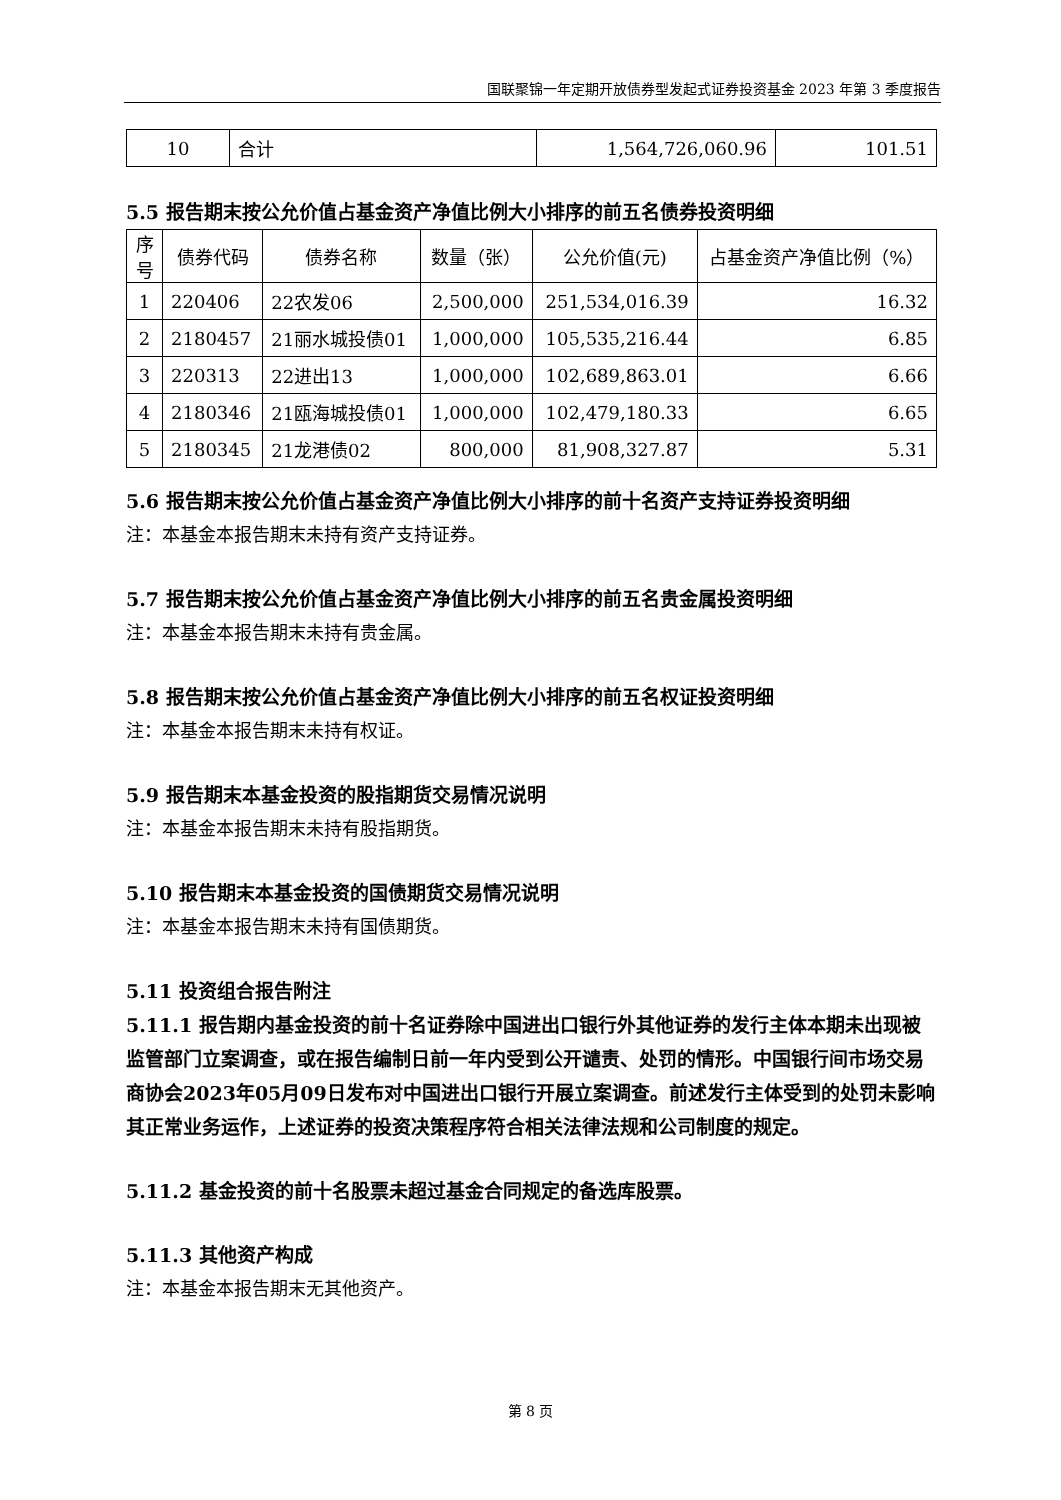国联聚锦一年定期开放债券型发起式证券投资基金 2023 年第 3 季度报告
| 10 | 合计 | 1,564,726,060.96 | 101.51 |
5.5 报告期末按公允价值占基金资产净值比例大小排序的前五名债券投资明细
| 序 号 | 债券代码 | 债券名称 | 数量（张） | 公允价值(元) | 占基金资产净值比例（%） |
| --- | --- | --- | --- | --- | --- |
| 1 | 220406 | 22农发06 | 2,500,000 | 251,534,016.39 | 16.32 |
| 2 | 2180457 | 21丽水城投债01 | 1,000,000 | 105,535,216.44 | 6.85 |
| 3 | 220313 | 22进出13 | 1,000,000 | 102,689,863.01 | 6.66 |
| 4 | 2180346 | 21瓯海城投债01 | 1,000,000 | 102,479,180.33 | 6.65 |
| 5 | 2180345 | 21龙港债02 | 800,000 | 81,908,327.87 | 5.31 |
5.6 报告期末按公允价值占基金资产净值比例大小排序的前十名资产支持证券投资明细
注：本基金本报告期末未持有资产支持证券。
5.7 报告期末按公允价值占基金资产净值比例大小排序的前五名贵金属投资明细
注：本基金本报告期末未持有贵金属。
5.8 报告期末按公允价值占基金资产净值比例大小排序的前五名权证投资明细
注：本基金本报告期末未持有权证。
5.9 报告期末本基金投资的股指期货交易情况说明
注：本基金本报告期末未持有股指期货。
5.10 报告期末本基金投资的国债期货交易情况说明
注：本基金本报告期末未持有国债期货。
5.11 投资组合报告附注
5.11.1 报告期内基金投资的前十名证券除中国进出口银行外其他证券的发行主体本期未出现被监管部门立案调查，或在报告编制日前一年内受到公开谴责、处罚的情形。中国银行间市场交易商协会2023年05月09日发布对中国进出口银行开展立案调查。前述发行主体受到的处罚未影响其正常业务运作，上述证券的投资决策程序符合相关法律法规和公司制度的规定。
5.11.2 基金投资的前十名股票未超过基金合同规定的备选库股票。
5.11.3 其他资产构成
注：本基金本报告期末无其他资产。
第 8 页